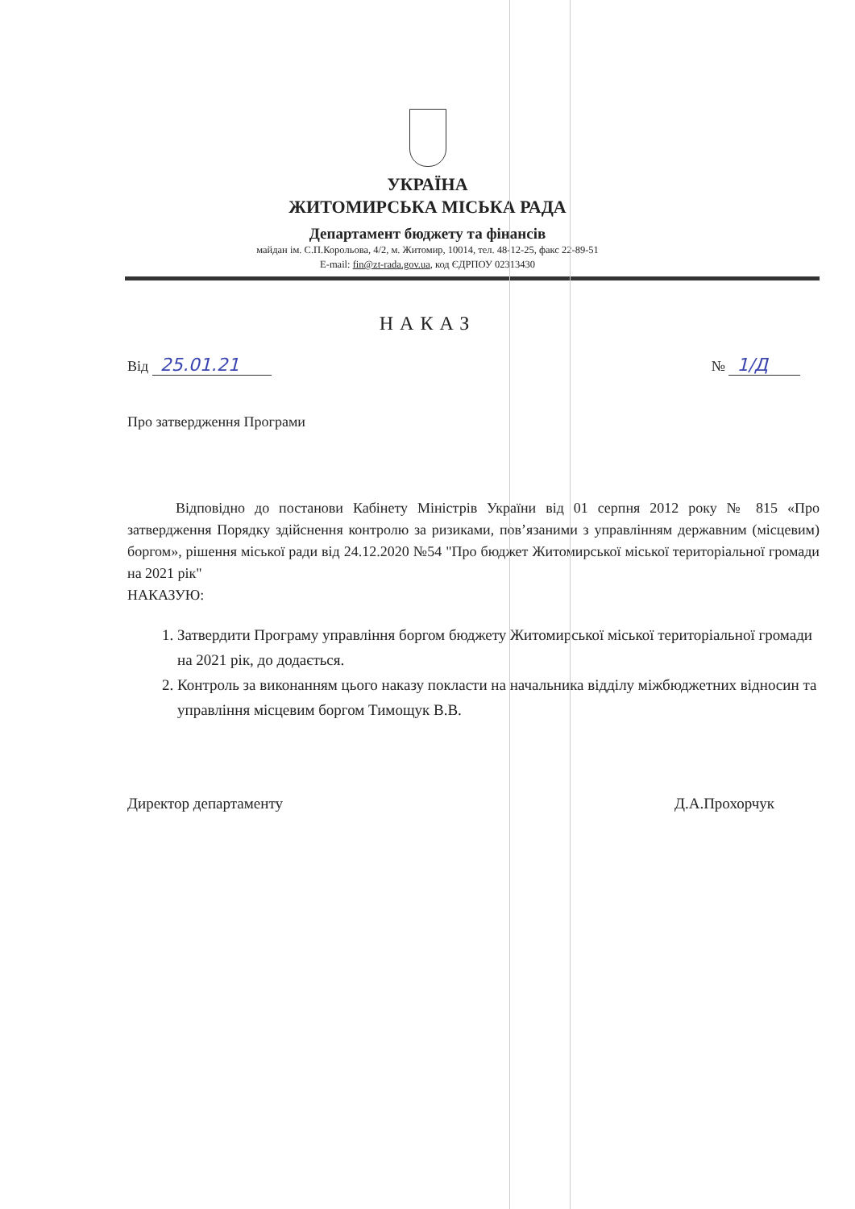УКРАЇНА
ЖИТОМИРСЬКА МІСЬКА РАДА
Департамент бюджету та фінансів
майдан ім. С.П.Корольова, 4/2, м. Житомир, 10014, тел. 48-12-25, факс 22-89-51
E-mail: fin@zt-rada.gov.ua, код ЄДРПОУ 02313430
НАКАЗ
Від 25.01.21 № 1/Д
Про затвердження Програми
Відповідно до постанови Кабінету Міністрів України від 01 серпня 2012 року № 815 «Про затвердження Порядку здійснення контролю за ризиками, пов’язаними з управлінням державним (місцевим) боргом», рішення міської ради від 24.12.2020 №54 "Про бюджет Житомирської міської територіальної громади на 2021 рік"
НАКАЗУЮ:
1. Затвердити Програму управління боргом бюджету Житомирської міської територіальної громади на 2021 рік, до додається.
2. Контроль за виконанням цього наказу покласти на начальника відділу міжбюджетних відносин та управління місцевим боргом Тимощук В.В.
Директор департаменту Д.А.Прохорчук